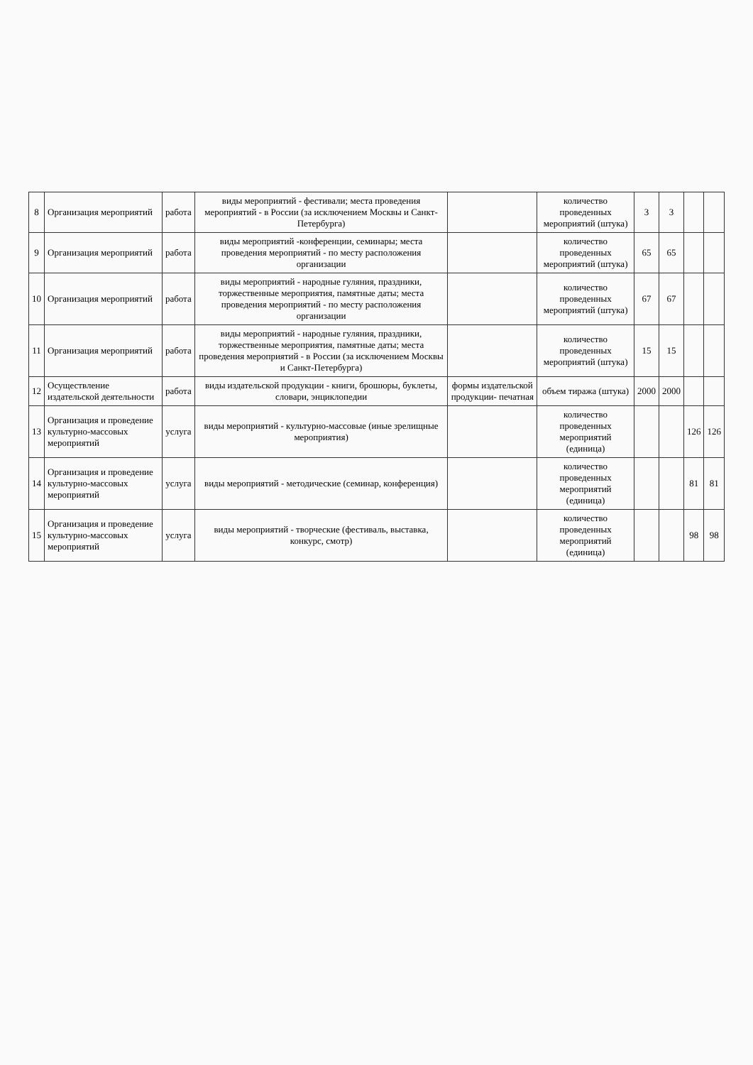| 8 | Организация мероприятий | работа | виды мероприятий - фестивали; места проведения мероприятий - в России (за исключением Москвы и Санкт-Петербурга) | | количество проведенных мероприятий (штука) | 3 | 3 | | |
| 9 | Организация мероприятий | работа | виды мероприятий -конференции, семинары; места проведения мероприятий - по месту расположения организации | | количество проведенных мероприятий (штука) | 65 | 65 | | |
| 10 | Организация мероприятий | работа | виды мероприятий - народные гуляния, праздники, торжественные мероприятия, памятные даты; места проведения мероприятий - по месту расположения организации | | количество проведенных мероприятий (штука) | 67 | 67 | | |
| 11 | Организация мероприятий | работа | виды мероприятий - народные гуляния, праздники, торжественные мероприятия, памятные даты; места проведения мероприятий - в России (за исключением Москвы и Санкт-Петербурга) | | количество проведенных мероприятий (штука) | 15 | 15 | | |
| 12 | Осуществление издательской деятельности | работа | виды издательской продукции - книги, брошюры, буклеты, словари, энциклопедии | формы издательской продукции- печатная | объем тиража (штука) | 2000 | 2000 | | |
| 13 | Организация и проведение культурно-массовых мероприятий | услуга | виды мероприятий - культурно-массовые (иные зрелищные мероприятия) | | количество проведенных мероприятий (единица) | | | 126 | 126 |
| 14 | Организация и проведение культурно-массовых мероприятий | услуга | виды мероприятий - методические (семинар, конференция) | | количество проведенных мероприятий (единица) | | | 81 | 81 |
| 15 | Организация и проведение культурно-массовых мероприятий | услуга | виды мероприятий - творческие (фестиваль, выставка, конкурс, смотр) | | количество проведенных мероприятий (единица) | | | 98 | 98 |